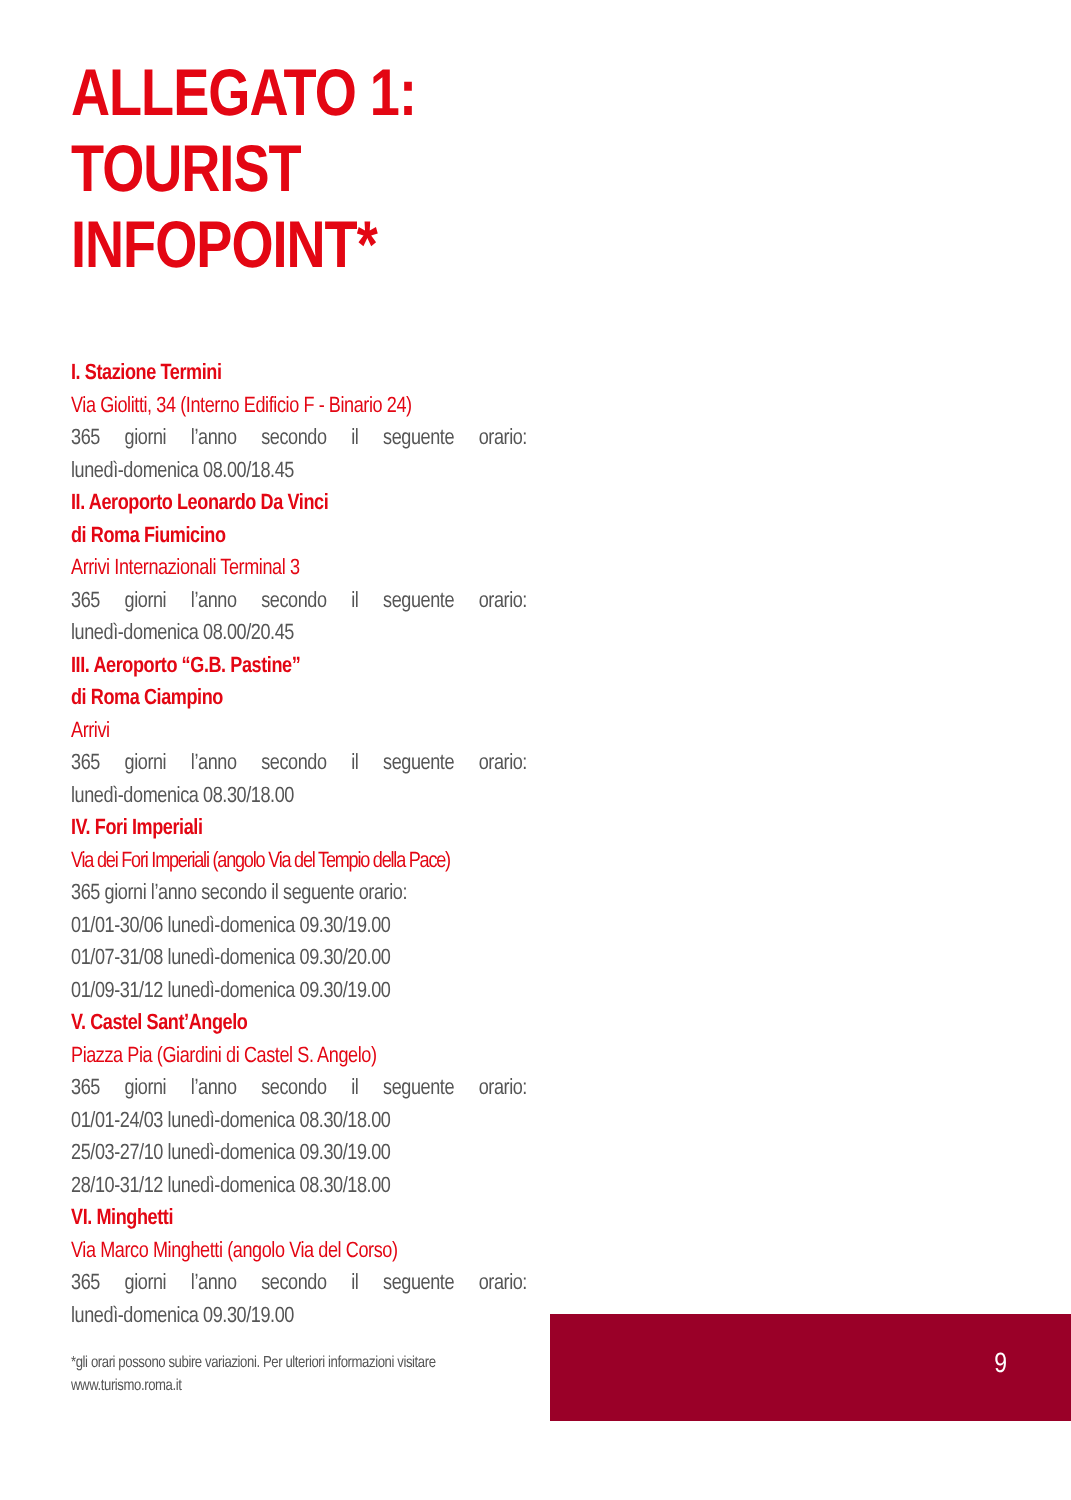ALLEGATO 1: TOURIST INFOPOINT*
I. Stazione Termini
Via Giolitti, 34 (Interno Edificio F - Binario 24)
365 giorni l’anno secondo il seguente orario:
lunedì-domenica 08.00/18.45
II. Aeroporto Leonardo Da Vinci
di Roma Fiumicino
Arrivi Internazionali Terminal 3
365 giorni l’anno secondo il seguente orario:
lunedì-domenica 08.00/20.45
III. Aeroporto “G.B. Pastine”
di Roma Ciampino
Arrivi
365 giorni l’anno secondo il seguente orario:
lunedì-domenica 08.30/18.00
IV. Fori Imperiali
Via dei Fori Imperiali (angolo Via del Tempio della Pace)
365 giorni l’anno secondo il seguente orario:
01/01-30/06 lunedì-domenica 09.30/19.00
01/07-31/08 lunedì-domenica 09.30/20.00
01/09-31/12 lunedì-domenica 09.30/19.00
V. Castel Sant’Angelo
Piazza Pia (Giardini di Castel S. Angelo)
365 giorni l’anno secondo il seguente orario:
01/01-24/03 lunedì-domenica 08.30/18.00
25/03-27/10 lunedì-domenica 09.30/19.00
28/10-31/12 lunedì-domenica 08.30/18.00
VI. Minghetti
Via Marco Minghetti (angolo Via del Corso)
365 giorni l’anno secondo il seguente orario:
lunedì-domenica 09.30/19.00
*gli orari possono subire variazioni. Per ulteriori informazioni visitare www.turismo.roma.it
9